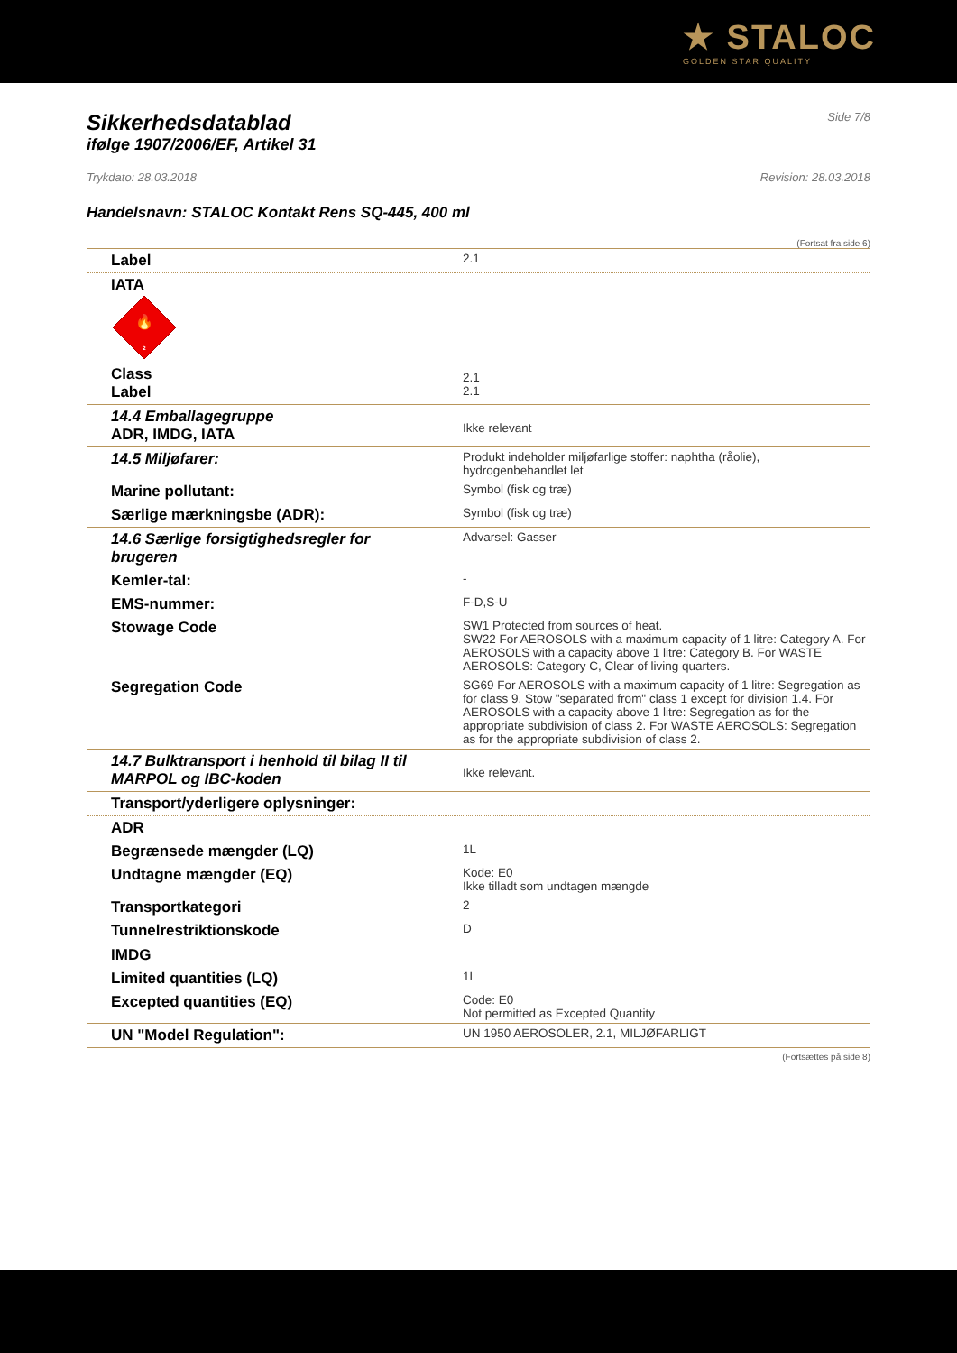★ STALOC
GOLDEN STAR QUALITY
Sikkerhedsdatablad
ifølge 1907/2006/EF, Artikel 31
Side 7/8
Trykdato: 28.03.2018 Revision: 28.03.2018
Handelsnavn: STALOC Kontakt Rens SQ-445, 400 ml
(Fortsat fra side 6)
| Label | 2.1 |
| IATA 🔥 2 Class Label | 2.1 2.1 |
| 14.4 Emballagegruppe ADR, IMDG, IATA | Ikke relevant |
| 14.5 Miljøfarer: | Produkt indeholder miljøfarlige stoffer: naphtha (råolie), hydrogenbehandlet let |
| Marine pollutant: | Symbol (fisk og træ) |
| Særlige mærkningsbe (ADR): | Symbol (fisk og træ) |
| 14.6 Særlige forsigtighedsregler for brugeren | Advarsel: Gasser |
| Kemler-tal: | - |
| EMS-nummer: | F-D,S-U |
| Stowage Code | SW1 Protected from sources of heat. SW22 For AEROSOLS with a maximum capacity of 1 litre: Category A. For AEROSOLS with a capacity above 1 litre: Category B. For WASTE AEROSOLS: Category C, Clear of living quarters. |
| Segregation Code | SG69 For AEROSOLS with a maximum capacity of 1 litre: Segregation as for class 9. Stow "separated from" class 1 except for division 1.4. For AEROSOLS with a capacity above 1 litre: Segregation as for the appropriate subdivision of class 2. For WASTE AEROSOLS: Segregation as for the appropriate subdivision of class 2. |
| 14.7 Bulktransport i henhold til bilag II til MARPOL og IBC-koden | Ikke relevant. |
| Transport/yderligere oplysninger: | |
| ADR | |
| Begrænsede mængder (LQ) | 1L |
| Undtagne mængder (EQ) | Kode: E0 Ikke tilladt som undtagen mængde |
| Transportkategori | 2 |
| Tunnelrestriktionskode | D |
| IMDG | |
| Limited quantities (LQ) | 1L |
| Excepted quantities (EQ) | Code: E0 Not permitted as Excepted Quantity |
| UN "Model Regulation": | UN 1950 AEROSOLER, 2.1, MILJØFARLIGT |
(Fortsættes på side 8)